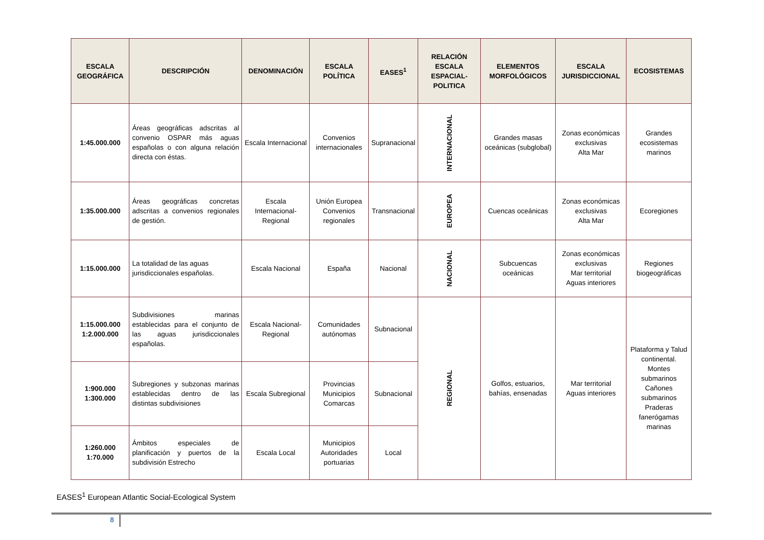| ESCALA GEOGRÁFICA | DESCRIPCIÓN | DENOMINACIÓN | ESCALA POLÍTICA | EASES<sup>1</sup> | RELACIÓN ESCALA ESPACIAL-POLITICA | ELEMENTOS MORFOLÓGICOS | ESCALA JURISDICCIONAL | ECOSISTEMAS |
| --- | --- | --- | --- | --- | --- | --- | --- | --- |
| 1:45.000.000 | Áreas geográficas adscritas al convenio OSPAR más aguas españolas o con alguna relación directa con éstas. | Escala Internacional | Convenios internacionales | Supranacional | INTERNACIONAL | Grandes masas oceánicas (subglobal) | Zonas económicas exclusivas Alta Mar | Grandes ecosistemas marinos |
| 1:35.000.000 | Áreas geográficas concretas adscritas a convenios regionales de gestión. | Escala Internacional-Regional | Unión Europea Convenios regionales | Transnacional | EUROPEA | Cuencas oceánicas | Zonas económicas exclusivas Alta Mar | Ecoregiones |
| 1:15.000.000 | La totalidad de las aguas jurisdiccionales españolas. | Escala Nacional | España | Nacional | NACIONAL | Subcuencas oceánicas | Zonas económicas exclusivas Mar territorial Aguas interiores | Regiones biogeográficas |
| 1:15.000.000 1:2.000.000 | Subdivisiones marinas establecidas para el conjunto de las aguas jurisdiccionales españolas. | Escala Nacional-Regional | Comunidades autónomas | Subnacional | REGIONAL | Golfos, estuarios, bahías, ensenadas | Mar territorial Aguas interiores | Plataforma y Talud continental. Montes submarinos Cañones submarinos Praderas fanerógamas marinas |
| 1:900.000 1:300.000 | Subregiones y subzonas marinas establecidas dentro de las distintas subdivisiones | Escala Subregional | Provincias Municipios Comarcas | Subnacional | | | | |
| 1:260.000 1:70.000 | Ámbitos especiales de planificación y puertos de la subdivisión Estrecho | Escala Local | Municipios Autoridades portuarias | Local | | | | |
EASES<sup>1</sup> European Atlantic Social-Ecological System
8